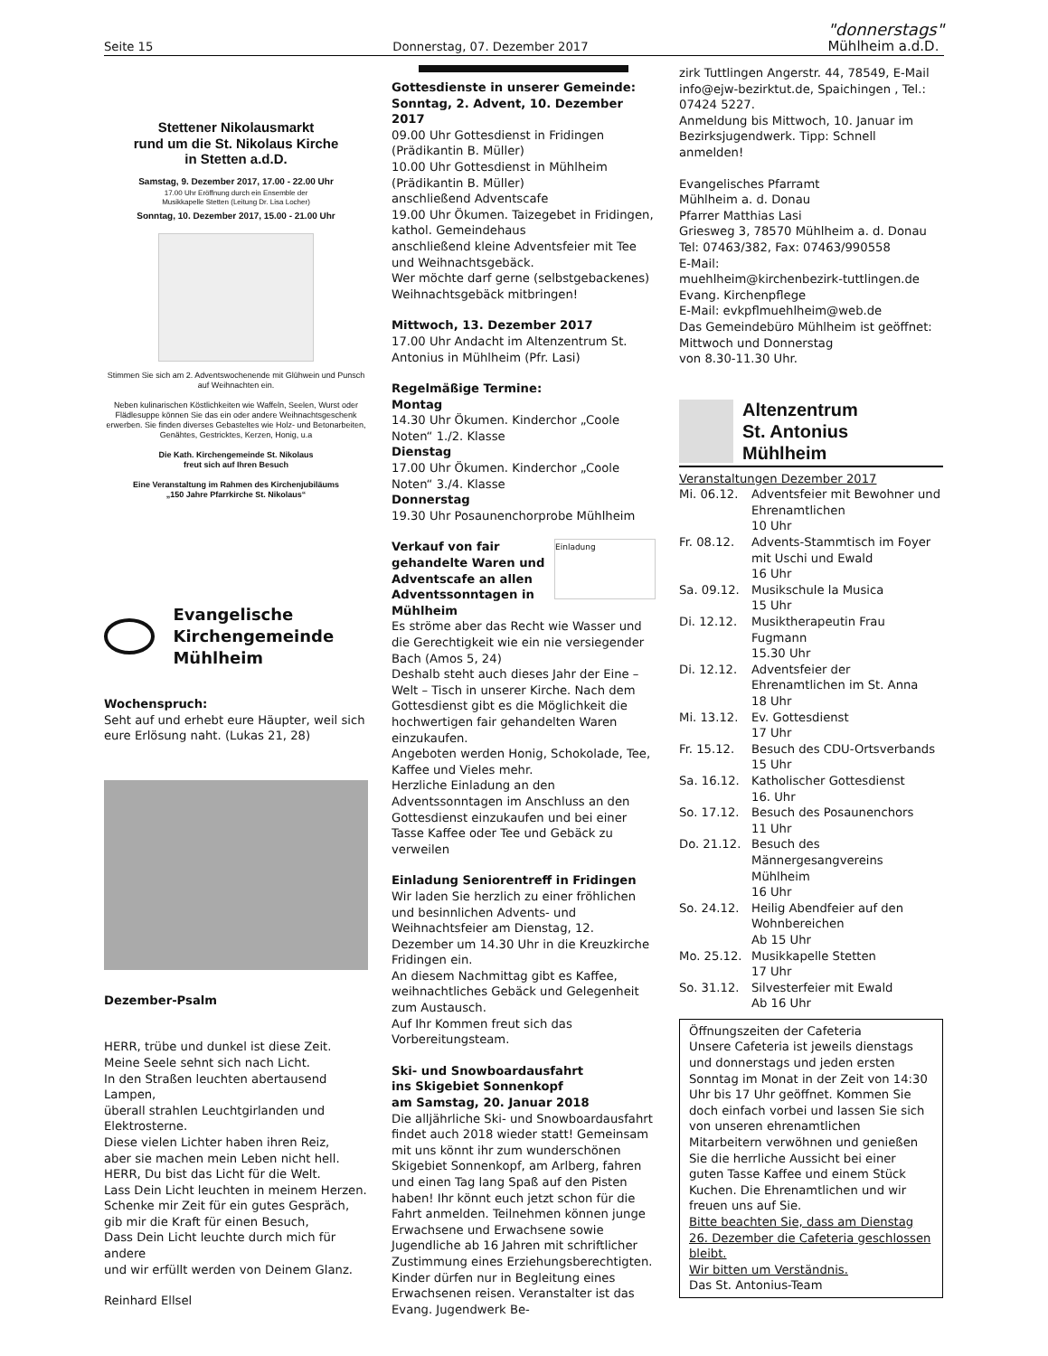Seite 15 Donnerstag, 07. Dezember 2017 "donnerstags"
Mühlheim a.d.D.
Stettener Nikolausmarkt
rund um die St. Nikolaus Kirche
in Stetten a.d.D.
Samstag, 9. Dezember 2017, 17.00 - 22.00 Uhr
17.00 Uhr Eröffnung durch ein Ensemble der
Musikkapelle Stetten (Leitung Dr. Lisa Locher)
Sonntag, 10. Dezember 2017, 15.00 - 21.00 Uhr
Stimmen Sie sich am 2. Adventswochenende mit Glühwein und Punsch auf Weihnachten ein.
Neben kulinarischen Köstlichkeiten wie Waffeln, Seelen, Wurst oder Flädlesuppe können Sie das ein oder andere Weihnachtsgeschenk erwerben. Sie finden diverses Gebasteltes wie Holz- und Betonarbeiten, Genähtes, Gestricktes, Kerzen, Honig, u.a
Die Kath. Kirchengemeinde St. Nikolaus
freut sich auf Ihren Besuch
Eine Veranstaltung im Rahmen des Kirchenjubiläums
„150 Jahre Pfarrkirche St. Nikolaus“
Evangelische Kirchengemeinde Mühlheim
Wochenspruch:
Seht auf und erhebt eure Häupter, weil sich eure Erlösung naht. (Lukas 21, 28)
Dezember-Psalm
HERR, trübe und dunkel ist diese Zeit.
Meine Seele sehnt sich nach Licht.
In den Straßen leuchten abertausend Lampen,
überall strahlen Leuchtgirlanden und Elektrosterne.
Diese vielen Lichter haben ihren Reiz,
aber sie machen mein Leben nicht hell.
HERR, Du bist das Licht für die Welt.
Lass Dein Licht leuchten in meinem Herzen.
Schenke mir Zeit für ein gutes Gespräch,
gib mir die Kraft für einen Besuch,
Dass Dein Licht leuchte durch mich für andere
und wir erfüllt werden von Deinem Glanz.
Reinhard Ellsel
Gottesdienste in unserer Gemeinde:
Sonntag, 2. Advent, 10. Dezember 2017
09.00 Uhr Gottesdienst in Fridingen (Prädikantin B. Müller)
10.00 Uhr Gottesdienst in Mühlheim (Prädikantin B. Müller)
anschließend Adventscafe
19.00 Uhr Ökumen. Taizegebet in Fridingen, kathol. Gemeindehaus
anschließend kleine Adventsfeier mit Tee und Weihnachtsgebäck.
Wer möchte darf gerne (selbstgebackenes) Weihnachtsgebäck mitbringen!
Mittwoch, 13. Dezember 2017
17.00 Uhr Andacht im Altenzentrum St. Antonius in Mühlheim (Pfr. Lasi)
Regelmäßige Termine:
Montag
14.30 Uhr Ökumen. Kinderchor „Coole Noten“ 1./2. Klasse
Dienstag
17.00 Uhr Ökumen. Kinderchor „Coole Noten“ 3./4. Klasse
Donnerstag
19.30 Uhr Posaunenchorprobe Mühlheim
Verkauf von fair gehandelte Waren und Adventscafe an allen Adventssonntagen in Mühlheim
Einladung
Es ströme aber das Recht wie Wasser und die Gerechtigkeit wie ein nie versiegender Bach (Amos 5, 24)
Deshalb steht auch dieses Jahr der Eine – Welt – Tisch in unserer Kirche. Nach dem Gottesdienst gibt es die Möglichkeit die hochwertigen fair gehandelten Waren einzukaufen.
Angeboten werden Honig, Schokolade, Tee, Kaffee und Vieles mehr.
Herzliche Einladung an den Adventssonntagen im Anschluss an den Gottesdienst einzukaufen und bei einer Tasse Kaffee oder Tee und Gebäck zu verweilen
Einladung Seniorentreff in Fridingen
Wir laden Sie herzlich zu einer fröhlichen und besinnlichen Advents- und Weihnachtsfeier am Dienstag, 12. Dezember um 14.30 Uhr in die Kreuzkirche Fridingen ein.
An diesem Nachmittag gibt es Kaffee, weihnachtliches Gebäck und Gelegenheit zum Austausch.
Auf Ihr Kommen freut sich das Vorbereitungsteam.
Ski- und Snowboardausfahrt
ins Skigebiet Sonnenkopf
am Samstag, 20. Januar 2018
Die alljährliche Ski- und Snowboardausfahrt findet auch 2018 wieder statt! Gemeinsam mit uns könnt ihr zum wunderschönen Skigebiet Sonnenkopf, am Arlberg, fahren und einen Tag lang Spaß auf den Pisten haben! Ihr könnt euch jetzt schon für die Fahrt anmelden. Teilnehmen können junge Erwachsene und Erwachsene sowie Jugendliche ab 16 Jahren mit schriftlicher Zustimmung eines Erziehungsberechtigten. Kinder dürfen nur in Begleitung eines Erwachsenen reisen. Veranstalter ist das Evang. Jugendwerk Be-
zirk Tuttlingen Angerstr. 44, 78549, E-Mail info@ejw-bezirktut.de, Spaichingen , Tel.: 07424 5227.
Anmeldung bis Mittwoch, 10. Januar im Bezirksjugendwerk. Tipp: Schnell anmelden!
Evangelisches Pfarramt
Mühlheim a. d. Donau
Pfarrer Matthias Lasi
Griesweg 3, 78570 Mühlheim a. d. Donau
Tel: 07463/382, Fax: 07463/990558
E-Mail:
muehlheim@kirchenbezirk-tuttlingen.de
Evang. Kirchenpflege
E-Mail: evkpflmuehlheim@web.de
Das Gemeindebüro Mühlheim ist geöffnet: Mittwoch und Donnerstag
von 8.30-11.30 Uhr.
Altenzentrum
St. Antonius
Mühlheim
Veranstaltungen Dezember 2017
| Mi. 06.12. | Adventsfeier mit Bewohner und Ehrenamtlichen 10 Uhr |
| Fr. 08.12. | Advents-Stammtisch im Foyer mit Uschi und Ewald 16 Uhr |
| Sa. 09.12. | Musikschule la Musica 15 Uhr |
| Di. 12.12. | Musiktherapeutin Frau Fugmann 15.30 Uhr |
| Di. 12.12. | Adventsfeier der Ehrenamtlichen im St. Anna 18 Uhr |
| Mi. 13.12. | Ev. Gottesdienst 17 Uhr |
| Fr. 15.12. | Besuch des CDU-Ortsverbands 15 Uhr |
| Sa. 16.12. | Katholischer Gottesdienst 16. Uhr |
| So. 17.12. | Besuch des Posaunenchors 11 Uhr |
| Do. 21.12. | Besuch des Männergesangvereins Mühlheim 16 Uhr |
| So. 24.12. | Heilig Abendfeier auf den Wohnbereichen Ab 15 Uhr |
| Mo. 25.12. | Musikkapelle Stetten 17 Uhr |
| So. 31.12. | Silvesterfeier mit Ewald Ab 16 Uhr |
Öffnungszeiten der Cafeteria
Unsere Cafeteria ist jeweils dienstags und donnerstags und jeden ersten Sonntag im Monat in der Zeit von 14:30 Uhr bis 17 Uhr geöffnet. Kommen Sie doch einfach vorbei und lassen Sie sich von unseren ehrenamtlichen Mitarbeitern verwöhnen und genießen Sie die herrliche Aussicht bei einer guten Tasse Kaffee und einem Stück Kuchen. Die Ehrenamtlichen und wir freuen uns auf Sie.
Bitte beachten Sie, dass am Dienstag 26. Dezember die Cafeteria geschlossen bleibt.
Wir bitten um Verständnis.
Das St. Antonius-Team